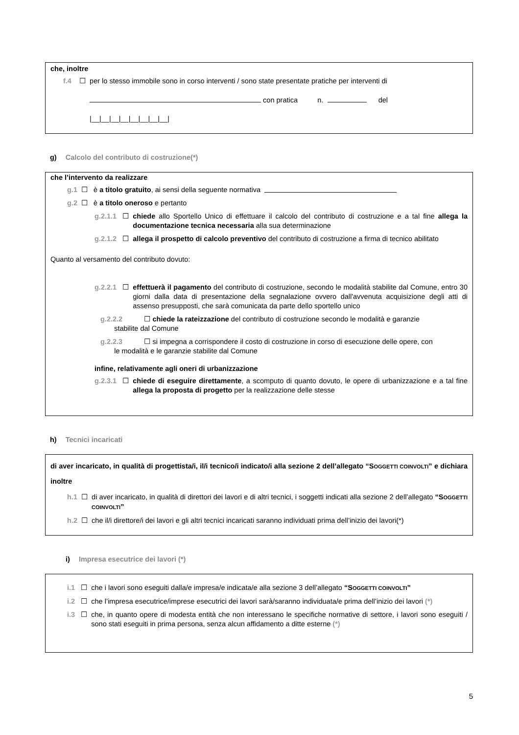che, inoltre
f.4 ☐ per lo stesso immobile sono in corso interventi / sono state presentate pratiche per interventi di
con pratica n. del
|__|__|__|__|__|__|__|__|
g) Calcolo del contributo di costruzione(*)
che l’intervento da realizzare
g.1 ☐ è a titolo gratuito, ai sensi della seguente normativa
g.2 ☐ è a titolo oneroso e pertanto
g.2.1.1 ☐ chiede allo Sportello Unico di effettuare il calcolo del contributo di costruzione e a tal fine allega la documentazione tecnica necessaria alla sua determinazione
g.2.1.2 ☐ allega il prospetto di calcolo preventivo del contributo di costruzione a firma di tecnico abilitato
Quanto al versamento del contributo dovuto:
g.2.2.1 ☐ effettuerà il pagamento del contributo di costruzione, secondo le modalità stabilite dal Comune, entro 30 giorni dalla data di presentazione della segnalazione ovvero dall'avvenuta acquisizione degli atti di assenso presupposti, che sarà comunicata da parte dello sportello unico
g.2.2.2 ☐ chiede la rateizzazione del contributo di costruzione secondo le modalità e garanzie
stabilite dal Comune
g.2.2.3 ☐ si impegna a corrispondere il costo di costruzione in corso di esecuzione delle opere, con
le modalità e le garanzie stabilite dal Comune
infine, relativamente agli oneri di urbanizzazione
g.2.3.1 ☐ chiede di eseguire direttamente, a scomputo di quanto dovuto, le opere di urbanizzazione e a tal fine allega la proposta di progetto per la realizzazione delle stesse
h) Tecnici incaricati
di aver incaricato, in qualità di progettista/i, il/i tecnico/i indicato/i alla sezione 2 dell’allegato “SOGGETTI COINVOLTI” e dichiara inoltre
h.1 ☐ di aver incaricato, in qualità di direttori dei lavori e di altri tecnici, i soggetti indicati alla sezione 2 dell’allegato “SOGGETTI COINVOLTI”
h.2 ☐ che il/i direttore/i dei lavori e gli altri tecnici incaricati saranno individuati prima dell’inizio dei lavori(*)
i) Impresa esecutrice dei lavori (*)
i.1 ☐ che i lavori sono eseguiti dalla/e impresa/e indicata/e alla sezione 3 dell’allegato “SOGGETTI COINVOLTI”
i.2 ☐ che l’impresa esecutrice/imprese esecutrici dei lavori sarà/saranno individuata/e prima dell’inizio dei lavori (*)
i.3 ☐ che, in quanto opere di modesta entità che non interessano le specifiche normative di settore, i lavori sono eseguiti / sono stati eseguiti in prima persona, senza alcun affidamento a ditte esterne (*)
5